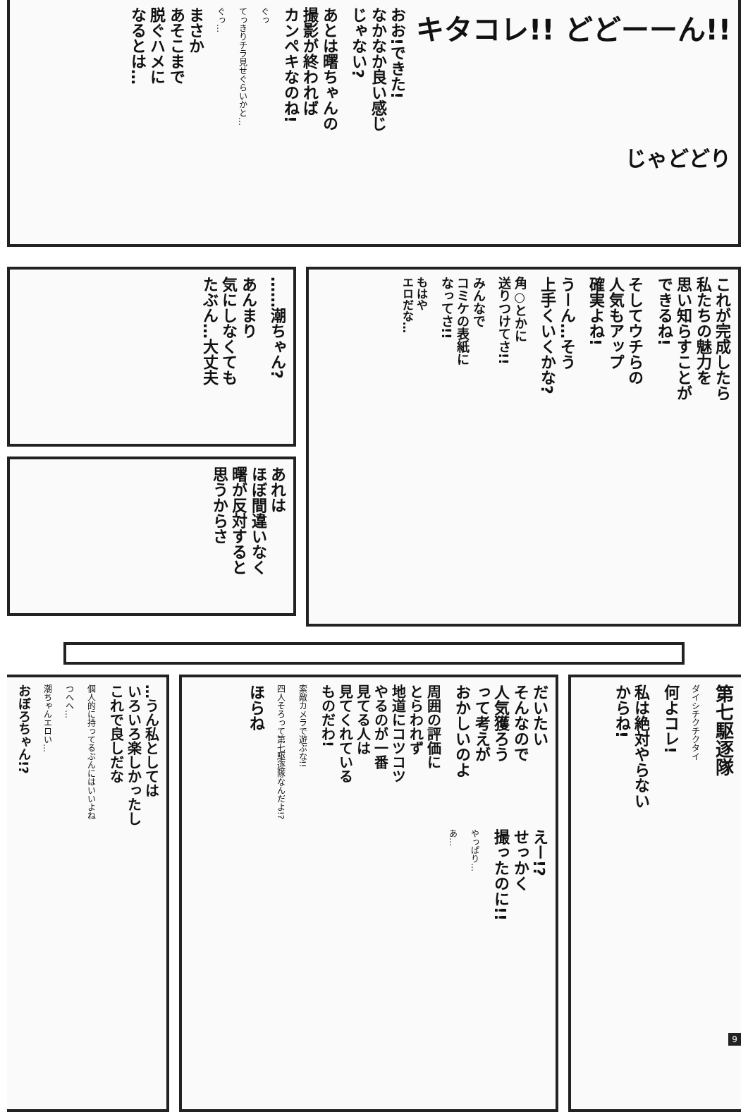キタコレ!! どどーーん!!
おお!できた!
なかなか良い感じ
じゃない?
あとは曙ちゃんの
撮影が終われば
カンペキなのね!
ぐっ
てっきりチラ見せぐらいかと…
ぐっ…
まさか
あそこまで
脱ぐハメに
なるとは…
じゃどどり
……潮ちゃん?
あんまり
気にしなくても
たぶん…大丈夫
あれは
ほぼ間違いなく
曙が反対すると
思うからさ
これが完成したら
私たちの魅力を
思い知らすことが
できるね!
そしてウチらの
人気もアップ
確実よね!
うーん…そう
上手くいくかな?
角○とかに
送りつけてさ!!
みんなで
コミケの表紙に
なってさ!!
もはや
エロだな…
…うん私としては
いろいろ楽しかったし
これで良しだな
個人的に持ってるぶんにはいいよね
つへへ…
潮ちゃんエロい…
おぼろちゃん!?
だいたい
そんなので
人気獲ろう
って考えが
おかしいのよ
周囲の評価に
とらわれず
地道にコツコツ
やるのが一番
見てる人は
見てくれている
ものだわ!
索敵カメラで遊ぶな!!
四人そろって第七駆逐隊なんだよ!?
ほらね
えー!?
せっかく
撮ったのに!!
やっぱり…
あ…
第七駆逐隊
ダイシチクチクタイ
何よコレ!
私は絶対やらない
からね!
9